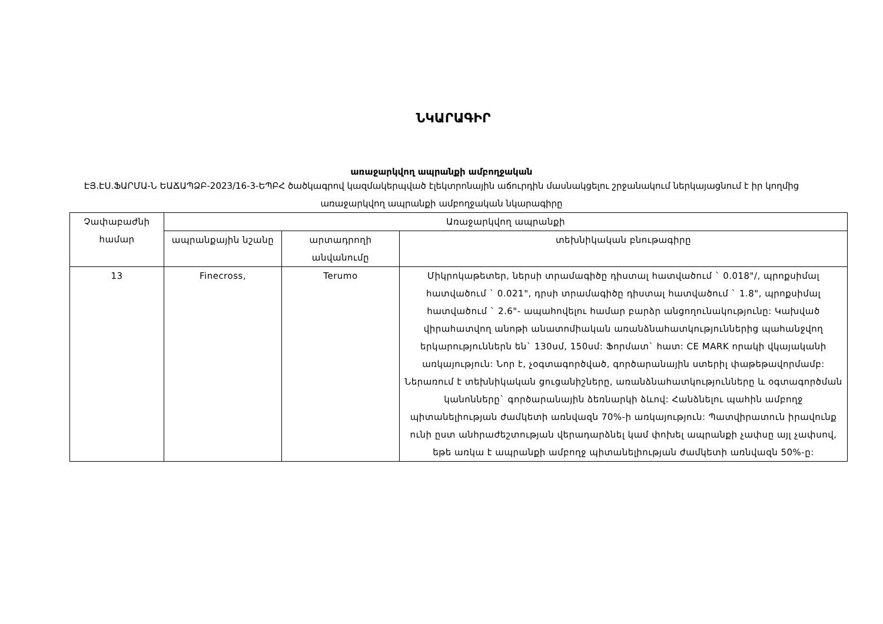ՆԿԱՐԱԳԻՐ
առաջարկվող ապրանքի ամբողջական
ԷՅ.ԷՍ.ՖԱՐՄԱ-Ն ԵԱՃԱՊՁԲ-2023/16-3-ԵՊԲՀ ծածկագրով կազմակերպված էլեկտրոնային աճուրդին մասնակցելու շրջանակում ներկայացնում է իր կողմից առաջարկվող ապրանքի ամբողջական նկարագիրը
| Չափաբաժնի համար | Առաջարկվող ապրանքի | | |
| --- | --- | --- | --- |
| | ապրանքային նշանը | արտադրողի անվանումը | տեխնիկական բնութագիրը |
| 13 | Finecross, | Terumo | Միկրոկաթետեր, ներսի տրամագիծը դիստալ հատվածում ` 0.018"/, պրոքսիմալ հատվածում ` 0.021", դրսի տրամագիծը դիստալ հատվածում ` 1.8", պրոքսիմալ հատվածում ` 2.6"- ապահովելու համար բարձր անցողունակությունը: Կախված վիրահատվող անոթի անատոմիական առանձնահատկություններից պահանջվող երկարություններն են` 130սմ, 150սմ: Ֆորմատ` հատ: CE MARK որակի վկայականի առկայություն: Նոր է, չօգտագործված, գործարանային ստերիլ փաթեթավորմամբ: Ներառում է տեխնիկական ցուցանիշները, առանձնահատկությունները և օգտագործման կանոնները` գործարանային ձեռնարկի ձևով: Հանձնելու պահին ամբողջ պիտանելիության ժամկետի առնվազն 70%-ի առկայություն: Պատվիրատուն իրավունք ունի ըստ անհրաժեշտության վերադարձնել կամ փոխել ապրանքի չափսը այլ չափսով, եթե առկա է ապրանքի ամբողջ պիտանելիության ժամկետի առնվազն 50%-ը: |